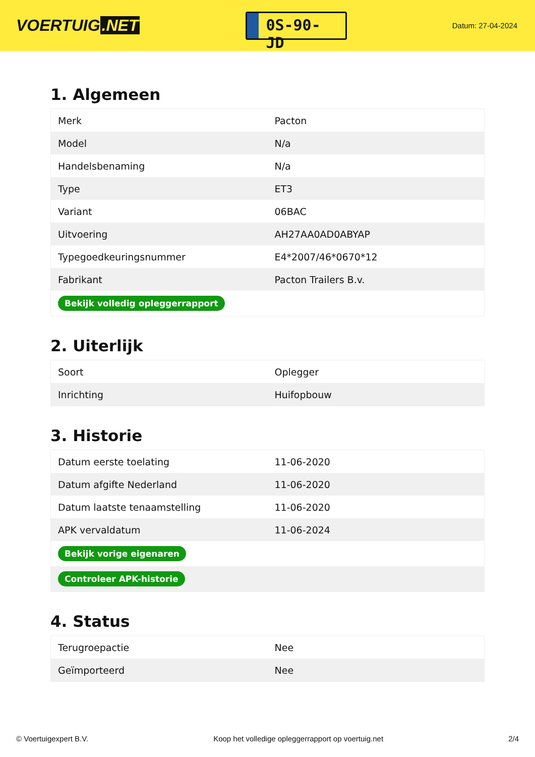VOERTUIG.NET
0S-90-JD
Datum: 27-04-2024
1. Algemeen
| Merk | Pacton |
| Model | N/a |
| Handelsbenaming | N/a |
| Type | ET3 |
| Variant | 06BAC |
| Uitvoering | AH27AA0AD0ABYAP |
| Typegoedkeuringsnummer | E4*2007/46*0670*12 |
| Fabrikant | Pacton Trailers B.v. |
| Bekijk volledig opleggerrapport | |
2. Uiterlijk
| Soort | Oplegger |
| Inrichting | Huifopbouw |
3. Historie
| Datum eerste toelating | 11-06-2020 |
| Datum afgifte Nederland | 11-06-2020 |
| Datum laatste tenaamstelling | 11-06-2020 |
| APK vervaldatum | 11-06-2024 |
| Bekijk vorige eigenaren | |
| Controleer APK-historie | |
4. Status
| Terugroepactie | Nee |
| Geïmporteerd | Nee |
© Voertuigexpert B.V. Koop het volledige opleggerrapport op voertuig.net 2/4